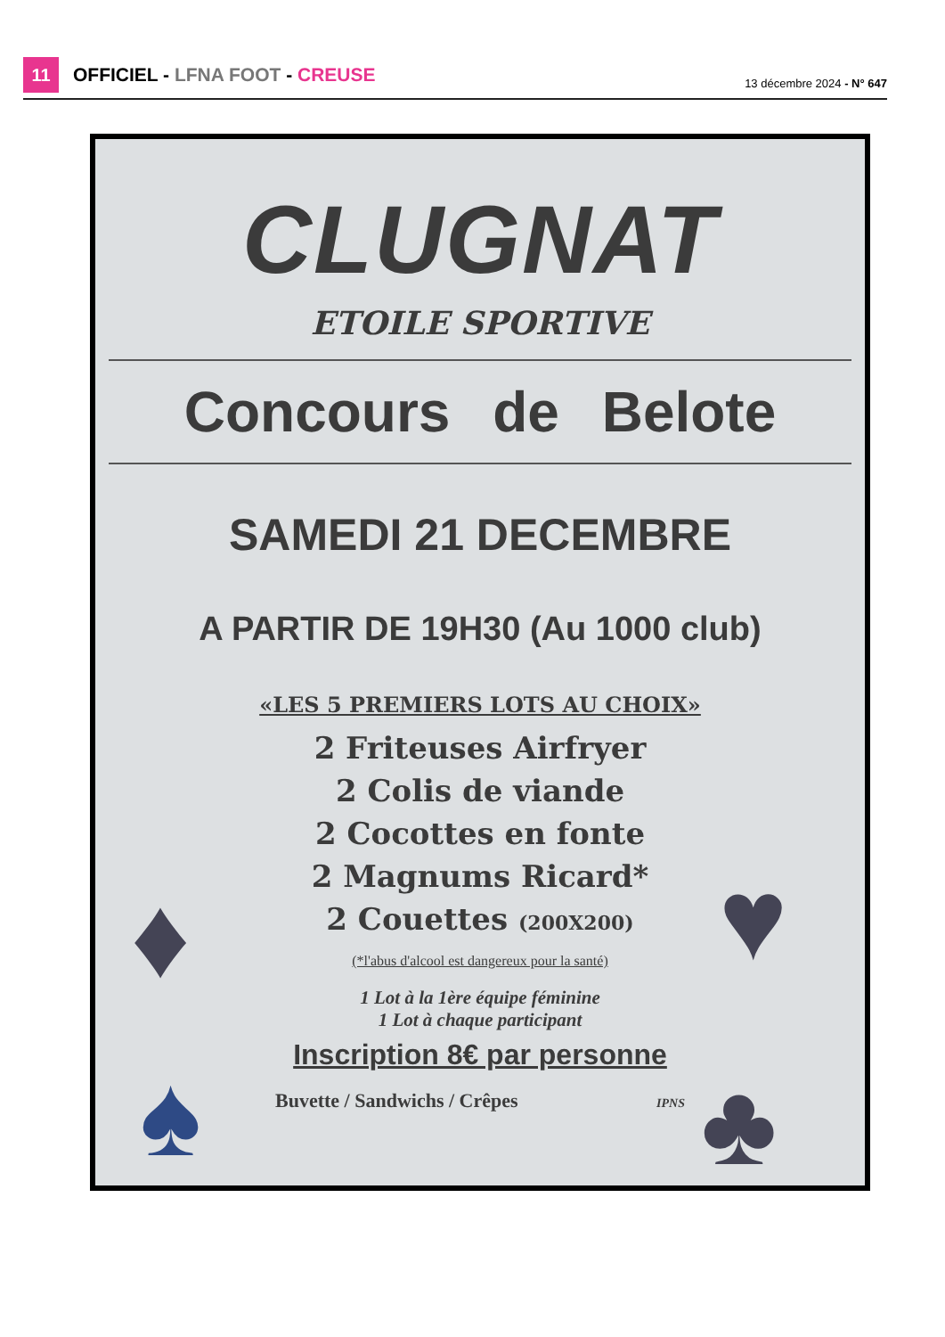11
OFFICIEL - LFNA FOOT - CREUSE 13 décembre 2024 - N° 647
CLUGNAT
ETOILE SPORTIVE
Concours de Belote
SAMEDI 21 DECEMBRE
A PARTIR DE 19H30 (Au 1000 club)
«LES 5 PREMIERS LOTS AU CHOIX»
2 Friteuses Airfryer
2 Colis de viande
2 Cocottes en fonte
2 Magnums Ricard*
2 Couettes (200X200)
(*l'abus d'alcool est dangereux pour la santé)
1 Lot à la 1ère équipe féminine
1 Lot à chaque participant
Inscription 8€ par personne
Buvette / Sandwichs / Crêpes IPNS
♦ ♥
♠ ♣